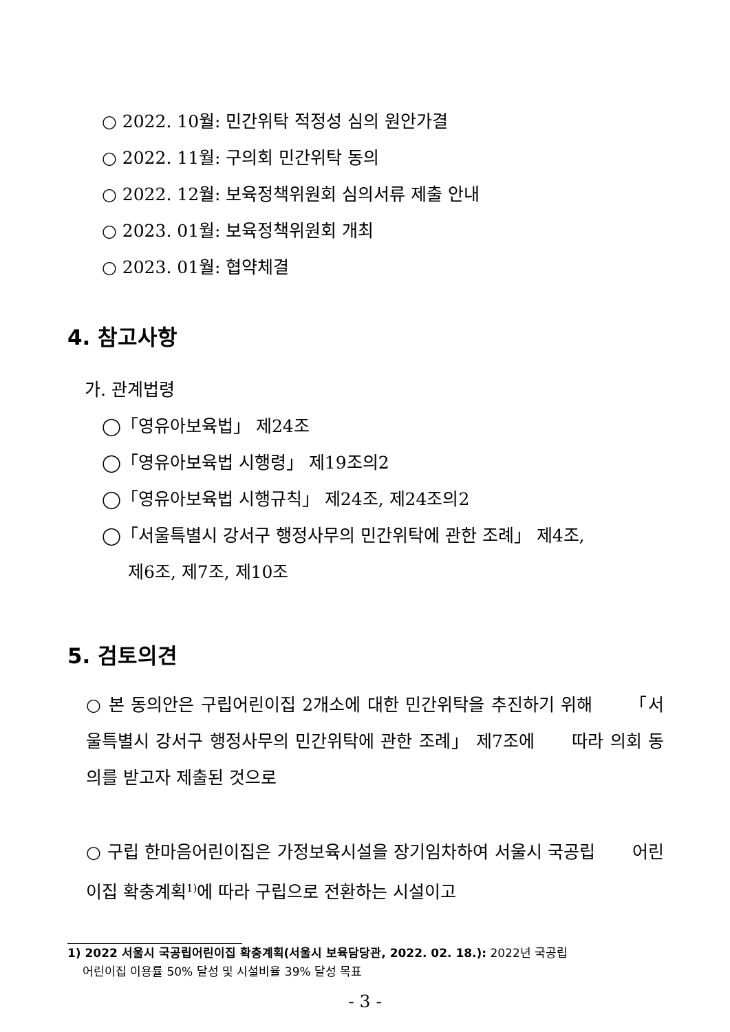○ 2022. 10월: 민간위탁 적정성 심의 원안가결
○ 2022. 11월: 구의회 민간위탁 동의
○ 2022. 12월: 보육정책위원회 심의서류 제출 안내
○ 2023. 01월: 보육정책위원회 개최
○ 2023. 01월: 협약체결
4. 참고사항
가. 관계법령
◯「영유아보육법」 제24조
◯「영유아보육법 시행령」 제19조의2
◯「영유아보육법 시행규칙」 제24조, 제24조의2
◯「서울특별시 강서구 행정사무의 민간위탁에 관한 조례」 제4조,
제6조, 제7조, 제10조
5. 검토의견
○ 본 동의안은 구립어린이집 2개소에 대한 민간위탁을 추진하기 위해 「서울특별시 강서구 행정사무의 민간위탁에 관한 조례」 제7조에 따라 의회 동의를 받고자 제출된 것으로
○ 구립 한마음어린이집은 가정보육시설을 장기임차하여 서울시 국공립 어린이집 확충계획<sup>1)</sup>에 따라 구립으로 전환하는 시설이고
1) 2022 서울시 국공립어린이집 확충계획(서울시 보육담당관, 2022. 02. 18.): 2022년 국공립
어린이집 이용률 50% 달성 및 시설비율 39% 달성 목표
- 3 -